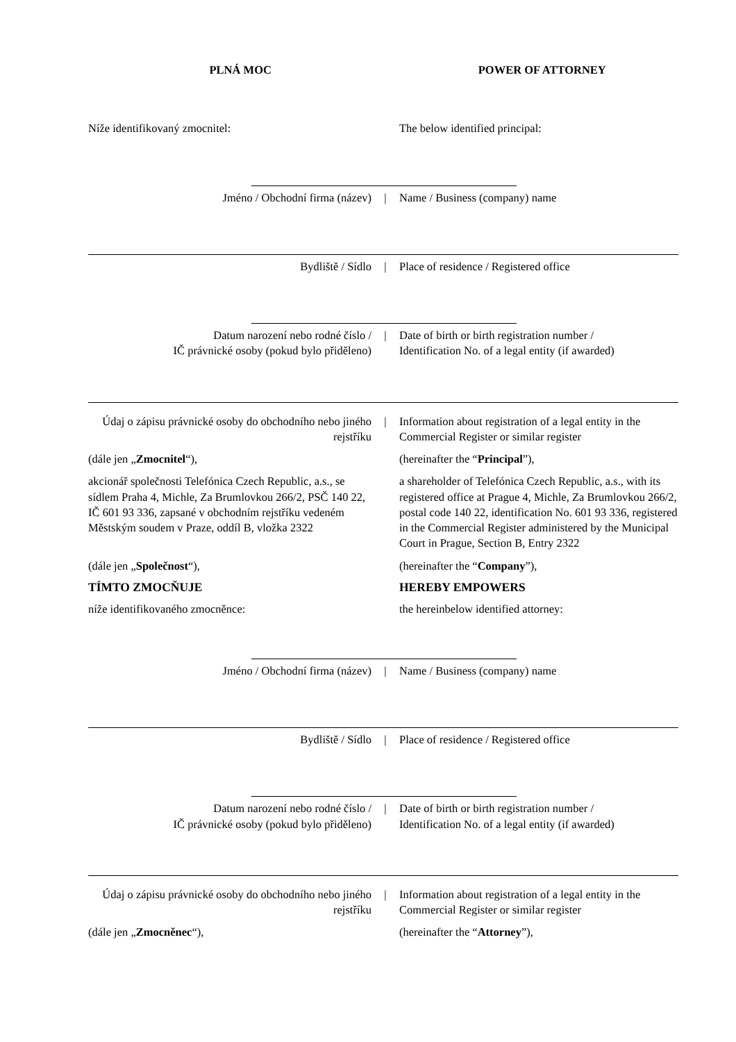PLNÁ MOC POWER OF ATTORNEY
Níže identifikovaný zmocnitel: The below identified principal:
Jméno / Obchodní firma (název) | Name / Business (company) name
Bydliště / Sídlo | Place of residence / Registered office
Datum narození nebo rodné číslo /
IČ právnické osoby (pokud bylo přiděleno)
| Date of birth or birth registration number /
Identification No. of a legal entity (if awarded)
Údaj o zápisu právnické osoby do obchodního nebo jiného rejstříku
| Information about registration of a legal entity in the Commercial Register or similar register
(dále jen „Zmocnitel“), (hereinafter the “Principal”),
akcionář společnosti Telefónica Czech Republic, a.s., se sídlem Praha 4, Michle, Za Brumlovkou 266/2, PSČ 140 22, IČ 601 93 336, zapsané v obchodním rejstříku vedeném Městským soudem v Praze, oddíl B, vložka 2322
a shareholder of Telefónica Czech Republic, a.s., with its registered office at Prague 4, Michle, Za Brumlovkou 266/2, postal code 140 22, identification No. 601 93 336, registered in the Commercial Register administered by the Municipal Court in Prague, Section B, Entry 2322
(dále jen „Společnost“), (hereinafter the “Company”),
TÍMTO ZMOCŇUJE HEREBY EMPOWERS
níže identifikovaného zmocněnce: the hereinbelow identified attorney:
Jméno / Obchodní firma (název) | Name / Business (company) name
Bydliště / Sídlo | Place of residence / Registered office
Datum narození nebo rodné číslo /
IČ právnické osoby (pokud bylo přiděleno)
| Date of birth or birth registration number /
Identification No. of a legal entity (if awarded)
Údaj o zápisu právnické osoby do obchodního nebo jiného rejstříku
| Information about registration of a legal entity in the Commercial Register or similar register
(dále jen „Zmocněnec“), (hereinafter the “Attorney”),